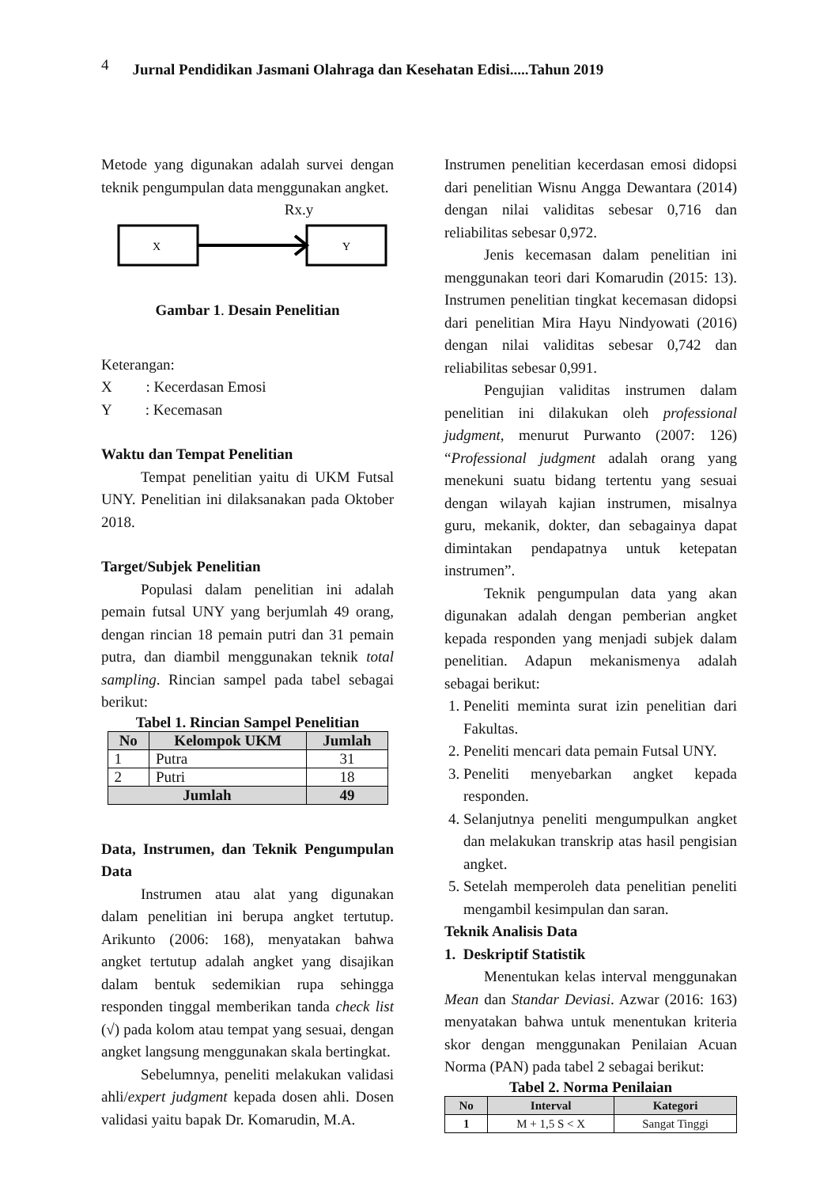4 Jurnal Pendidikan Jasmani Olahraga dan Kesehatan Edisi.....Tahun 2019
Metode yang digunakan adalah survei dengan teknik pengumpulan data menggunakan angket.
Rx.y
X
Y
Gambar 1. Desain Penelitian
Keterangan:
X : Kecerdasan Emosi
Y : Kecemasan
Waktu dan Tempat Penelitian
Tempat penelitian yaitu di UKM Futsal UNY. Penelitian ini dilaksanakan pada Oktober 2018.
Target/Subjek Penelitian
Populasi dalam penelitian ini adalah pemain futsal UNY yang berjumlah 49 orang, dengan rincian 18 pemain putri dan 31 pemain putra, dan diambil menggunakan teknik total sampling. Rincian sampel pada tabel sebagai berikut:
Tabel 1. Rincian Sampel Penelitian
| No | Kelompok UKM | Jumlah |
| --- | --- | --- |
| 1 | Putra | 31 |
| 2 | Putri | 18 |
| Jumlah | | 49 |
Data, Instrumen, dan Teknik Pengumpulan Data
Instrumen atau alat yang digunakan dalam penelitian ini berupa angket tertutup. Arikunto (2006: 168), menyatakan bahwa angket tertutup adalah angket yang disajikan dalam bentuk sedemikian rupa sehingga responden tinggal memberikan tanda check list (√) pada kolom atau tempat yang sesuai, dengan angket langsung menggunakan skala bertingkat.
Sebelumnya, peneliti melakukan validasi ahli/expert judgment kepada dosen ahli. Dosen validasi yaitu bapak Dr. Komarudin, M.A.
Instrumen penelitian kecerdasan emosi didopsi dari penelitian Wisnu Angga Dewantara (2014) dengan nilai validitas sebesar 0,716 dan reliabilitas sebesar 0,972.
Jenis kecemasan dalam penelitian ini menggunakan teori dari Komarudin (2015: 13). Instrumen penelitian tingkat kecemasan didopsi dari penelitian Mira Hayu Nindyowati (2016) dengan nilai validitas sebesar 0,742 dan reliabilitas sebesar 0,991.
Pengujian validitas instrumen dalam penelitian ini dilakukan oleh professional judgment, menurut Purwanto (2007: 126) “Professional judgment adalah orang yang menekuni suatu bidang tertentu yang sesuai dengan wilayah kajian instrumen, misalnya guru, mekanik, dokter, dan sebagainya dapat dimintakan pendapatnya untuk ketepatan instrumen”.
Teknik pengumpulan data yang akan digunakan adalah dengan pemberian angket kepada responden yang menjadi subjek dalam penelitian. Adapun mekanismenya adalah sebagai berikut:
1. Peneliti meminta surat izin penelitian dari Fakultas.
2. Peneliti mencari data pemain Futsal UNY.
3. Peneliti menyebarkan angket kepada responden.
4. Selanjutnya peneliti mengumpulkan angket dan melakukan transkrip atas hasil pengisian angket.
5. Setelah memperoleh data penelitian peneliti mengambil kesimpulan dan saran.
Teknik Analisis Data
1. Deskriptif Statistik
Menentukan kelas interval menggunakan Mean dan Standar Deviasi. Azwar (2016: 163) menyatakan bahwa untuk menentukan kriteria skor dengan menggunakan Penilaian Acuan Norma (PAN) pada tabel 2 sebagai berikut:
Tabel 2. Norma Penilaian
| No | Interval | Kategori |
| --- | --- | --- |
| 1 | M + 1,5 S < X | Sangat Tinggi |